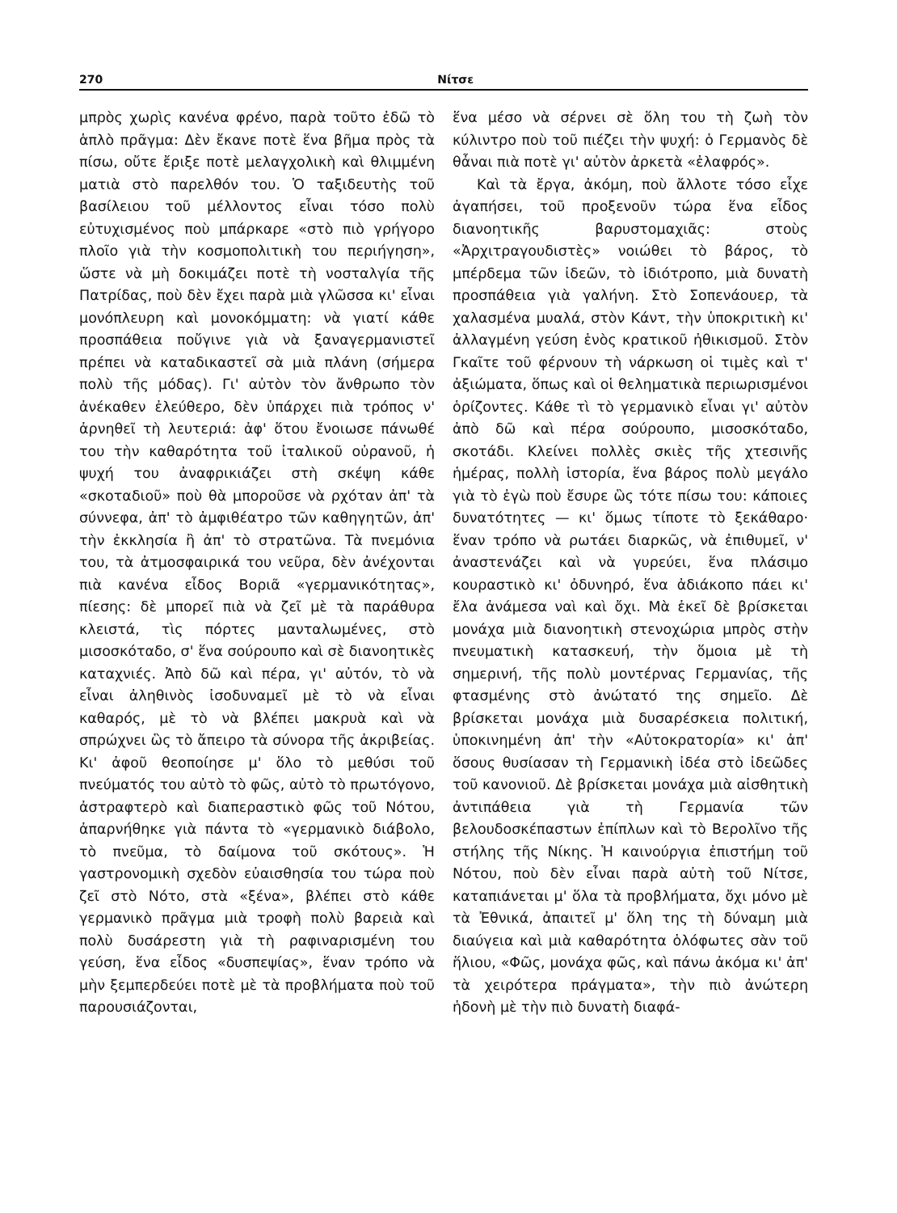270 Νίτσε
μπρὸς χωρὶς κανένα φρένο, παρὰ τοῦτο ἐδῶ τὸ ἁπλὸ πρᾶγμα: Δὲν ἔκανε ποτὲ ἕνα βῆμα πρὸς τὰ πίσω, οὔτε ἔριξε ποτὲ μελαγχολικὴ καὶ θλιμμένη ματιὰ στὸ παρελθόν του. Ὁ ταξιδευτὴς τοῦ βασίλειου τοῦ μέλλοντος εἶναι τόσο πολὺ εὐτυχισμένος ποὺ μπάρκαρε «στὸ πιὸ γρήγορο πλοῖο γιὰ τὴν κοσμοπολιτικὴ του περιήγηση», ὥστε νὰ μὴ δοκιμάζει ποτὲ τὴ νοσταλγία τῆς Πατρίδας, ποὺ δὲν ἔχει παρὰ μιὰ γλῶσσα κι' εἶναι μονόπλευρη καὶ μονοκόμματη: νὰ γιατί κάθε προσπάθεια ποὔγινε γιὰ νὰ ξαναγερμανιστεῖ πρέπει νὰ καταδικαστεῖ σὰ μιὰ πλάνη (σήμερα πολὺ τῆς μόδας). Γι' αὐτὸν τὸν ἄνθρωπο τὸν ἀνέκαθεν ἐλεύθερο, δὲν ὑπάρχει πιὰ τρόπος ν' ἀρνηθεῖ τὴ λευτεριά: ἀφ' ὅτου ἔνοιωσε πάνωθέ του τὴν καθαρότητα τοῦ ἰταλικοῦ οὐρανοῦ, ἡ ψυχή του ἀναφρικιάζει στὴ σκέψη κάθε «σκοταδιοῦ» ποὺ θὰ μποροῦσε νὰ ρχόταν ἀπ' τὰ σύννεφα, ἀπ' τὸ ἀμφιθέατρο τῶν καθηγητῶν, ἀπ' τὴν ἐκκλησία ἢ ἀπ' τὸ στρατῶνα. Τὰ πνεμόνια του, τὰ ἀτμοσφαιρικά του νεῦρα, δὲν ἀνέχονται πιὰ κανένα εἶδος Βοριᾶ «γερμανικότητας», πίεσης: δὲ μπορεῖ πιὰ νὰ ζεῖ μὲ τὰ παράθυρα κλειστά, τὶς πόρτες μανταλωμένες, στὸ μισοσκόταδο, σ' ἕνα σούρουπο καὶ σὲ διανοητικὲς καταχνιές. Ἀπὸ δῶ καὶ πέρα, γι' αὐτόν, τὸ νὰ εἶναι ἀληθινὸς ἰσοδυναμεῖ μὲ τὸ νὰ εἶναι καθαρός, μὲ τὸ νὰ βλέπει μακρυὰ καὶ νὰ σπρώχνει ὣς τὸ ἄπειρο τὰ σύνορα τῆς ἀκριβείας. Κι' ἀφοῦ θεοποίησε μ' ὅλο τὸ μεθύσι τοῦ πνεύματός του αὐτὸ τὸ φῶς, αὐτὸ τὸ πρωτόγονο, ἀστραφτερὸ καὶ διαπεραστικὸ φῶς τοῦ Νότου, ἀπαρνήθηκε γιὰ πάντα τὸ «γερμανικὸ διάβολο, τὸ πνεῦμα, τὸ δαίμονα τοῦ σκότους». Ἡ γαστρονομικὴ σχεδὸν εὐαισθησία του τώρα ποὺ ζεῖ στὸ Νότο, στὰ «ξένα», βλέπει στὸ κάθε γερμανικὸ πρᾶγμα μιὰ τροφὴ πολὺ βαρειὰ καὶ πολὺ δυσάρεστη γιὰ τὴ ραφιναρισμένη του γεύση, ἕνα εἶδος «δυσπεψίας», ἕναν τρόπο νὰ μὴν ξεμπερδεύει ποτὲ μὲ τὰ προβλήματα ποὺ τοῦ παρουσιάζονται,
ἕνα μέσο νὰ σέρνει σὲ ὅλη του τὴ ζωὴ τὸν κύλιντρο ποὺ τοῦ πιέζει τὴν ψυχή: ὁ Γερμανὸς δὲ θἆναι πιὰ ποτὲ γι' αὐτὸν ἀρκετὰ «ἐλαφρός».
Καὶ τὰ ἔργα, ἀκόμη, ποὺ ἄλλοτε τόσο εἶχε ἀγαπήσει, τοῦ προξενοῦν τώρα ἕνα εἶδος διανοητικῆς βαρυστομαχιᾶς: στοὺς «Ἀρχιτραγουδιστὲς» νοιώθει τὸ βάρος, τὸ μπέρδεμα τῶν ἰδεῶν, τὸ ἰδιότροπο, μιὰ δυνατὴ προσπάθεια γιὰ γαλήνη. Στὸ Σοπενάουερ, τὰ χαλασμένα μυαλά, στὸν Κάντ, τὴν ὑποκριτικὴ κι' ἀλλαγμένη γεύση ἑνὸς κρατικοῦ ἠθικισμοῦ. Στὸν Γκαῖτε τοῦ φέρνουν τὴ νάρκωση οἱ τιμὲς καὶ τ' ἀξιώματα, ὅπως καὶ οἱ θεληματικὰ περιωρισμένοι ὁρίζοντες. Κάθε τὶ τὸ γερμανικὸ εἶναι γι' αὐτὸν ἀπὸ δῶ καὶ πέρα σούρουπο, μισοσκόταδο, σκοτάδι. Κλείνει πολλὲς σκιὲς τῆς χτεσινῆς ἡμέρας, πολλὴ ἱστορία, ἕνα βάρος πολὺ μεγάλο γιὰ τὸ ἐγὼ ποὺ ἔσυρε ὣς τότε πίσω του: κάποιες δυνατότητες — κι' ὅμως τίποτε τὸ ξεκάθαρο· ἕναν τρόπο νὰ ρωτάει διαρκῶς, νὰ ἐπιθυμεῖ, ν' ἀναστενάζει καὶ νὰ γυρεύει, ἕνα πλάσιμο κουραστικὸ κι' ὀδυνηρό, ἕνα ἀδιάκοπο πάει κι' ἔλα ἀνάμεσα ναὶ καὶ ὄχι. Μὰ ἐκεῖ δὲ βρίσκεται μονάχα μιὰ διανοητικὴ στενοχώρια μπρὸς στὴν πνευματικὴ κατασκευή, τὴν ὅμοια μὲ τὴ σημερινή, τῆς πολὺ μοντέρνας Γερμανίας, τῆς φτασμένης στὸ ἀνώτατό της σημεῖο. Δὲ βρίσκεται μονάχα μιὰ δυσαρέσκεια πολιτική, ὑποκινημένη ἀπ' τὴν «Αὐτοκρατορία» κι' ἀπ' ὅσους θυσίασαν τὴ Γερμανικὴ ἰδέα στὸ ἰδεῶδες τοῦ κανονιοῦ. Δὲ βρίσκεται μονάχα μιὰ αἰσθητικὴ ἀντιπάθεια γιὰ τὴ Γερμανία τῶν βελουδοσκέπαστων ἐπίπλων καὶ τὸ Βερολῖνο τῆς στήλης τῆς Νίκης. Ἡ καινούργια ἐπιστήμη τοῦ Νότου, ποὺ δὲν εἶναι παρὰ αὐτὴ τοῦ Νίτσε, καταπιάνεται μ' ὅλα τὰ προβλήματα, ὄχι μόνο μὲ τὰ Ἐθνικά, ἀπαιτεῖ μ' ὅλη της τὴ δύναμη μιὰ διαύγεια καὶ μιὰ καθαρότητα ὁλόφωτες σὰν τοῦ ἥλιου, «Φῶς, μονάχα φῶς, καὶ πάνω ἀκόμα κι' ἀπ' τὰ χειρότερα πράγματα», τὴν πιὸ ἀνώτερη ἡδονὴ μὲ τὴν πιὸ δυνατὴ διαφά-